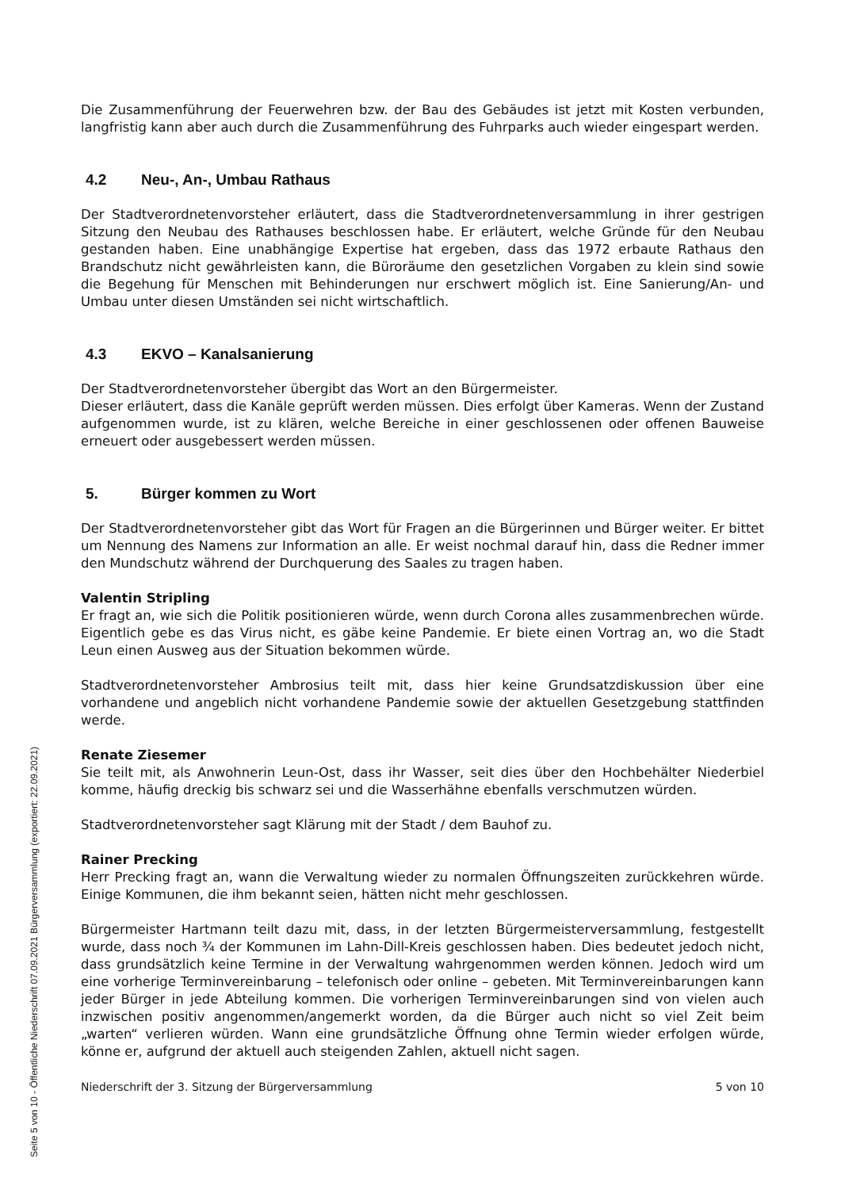Die Zusammenführung der Feuerwehren bzw. der Bau des Gebäudes ist jetzt mit Kosten verbunden, langfristig kann aber auch durch die Zusammenführung des Fuhrparks auch wieder eingespart werden.
4.2 Neu-, An-, Umbau Rathaus
Der Stadtverordnetenvorsteher erläutert, dass die Stadtverordnetenversammlung in ihrer gestrigen Sitzung den Neubau des Rathauses beschlossen habe. Er erläutert, welche Gründe für den Neubau gestanden haben. Eine unabhängige Expertise hat ergeben, dass das 1972 erbaute Rathaus den Brandschutz nicht gewährleisten kann, die Büroräume den gesetzlichen Vorgaben zu klein sind sowie die Begehung für Menschen mit Behinderungen nur erschwert möglich ist. Eine Sanierung/An- und Umbau unter diesen Umständen sei nicht wirtschaftlich.
4.3 EKVO – Kanalsanierung
Der Stadtverordnetenvorsteher übergibt das Wort an den Bürgermeister.
Dieser erläutert, dass die Kanäle geprüft werden müssen. Dies erfolgt über Kameras. Wenn der Zustand aufgenommen wurde, ist zu klären, welche Bereiche in einer geschlossenen oder offenen Bauweise erneuert oder ausgebessert werden müssen.
5. Bürger kommen zu Wort
Der Stadtverordnetenvorsteher gibt das Wort für Fragen an die Bürgerinnen und Bürger weiter. Er bittet um Nennung des Namens zur Information an alle. Er weist nochmal darauf hin, dass die Redner immer den Mundschutz während der Durchquerung des Saales zu tragen haben.
Valentin Stripling
Er fragt an, wie sich die Politik positionieren würde, wenn durch Corona alles zusammenbrechen würde. Eigentlich gebe es das Virus nicht, es gäbe keine Pandemie. Er biete einen Vortrag an, wo die Stadt Leun einen Ausweg aus der Situation bekommen würde.
Stadtverordnetenvorsteher Ambrosius teilt mit, dass hier keine Grundsatzdiskussion über eine vorhandene und angeblich nicht vorhandene Pandemie sowie der aktuellen Gesetzgebung stattfinden werde.
Renate Ziesemer
Sie teilt mit, als Anwohnerin Leun-Ost, dass ihr Wasser, seit dies über den Hochbehälter Niederbiel komme, häufig dreckig bis schwarz sei und die Wasserhähne ebenfalls verschmutzen würden.
Stadtverordnetenvorsteher sagt Klärung mit der Stadt / dem Bauhof zu.
Rainer Precking
Herr Precking fragt an, wann die Verwaltung wieder zu normalen Öffnungszeiten zurückkehren würde. Einige Kommunen, die ihm bekannt seien, hätten nicht mehr geschlossen.
Bürgermeister Hartmann teilt dazu mit, dass, in der letzten Bürgermeisterversammlung, festgestellt wurde, dass noch ¾ der Kommunen im Lahn-Dill-Kreis geschlossen haben. Dies bedeutet jedoch nicht, dass grundsätzlich keine Termine in der Verwaltung wahrgenommen werden können. Jedoch wird um eine vorherige Terminvereinbarung – telefonisch oder online – gebeten. Mit Terminvereinbarungen kann jeder Bürger in jede Abteilung kommen. Die vorherigen Terminvereinbarungen sind von vielen auch inzwischen positiv angenommen/angemerkt worden, da die Bürger auch nicht so viel Zeit beim „warten“ verlieren würden. Wann eine grundsätzliche Öffnung ohne Termin wieder erfolgen würde, könne er, aufgrund der aktuell auch steigenden Zahlen, aktuell nicht sagen.
Niederschrift der 3. Sitzung der Bürgerversammlung 5 von 10
Seite 5 von 10 - Öffentliche Niederschrift 07.09.2021 Bürgerversammlung (exportiert: 22.09.2021)